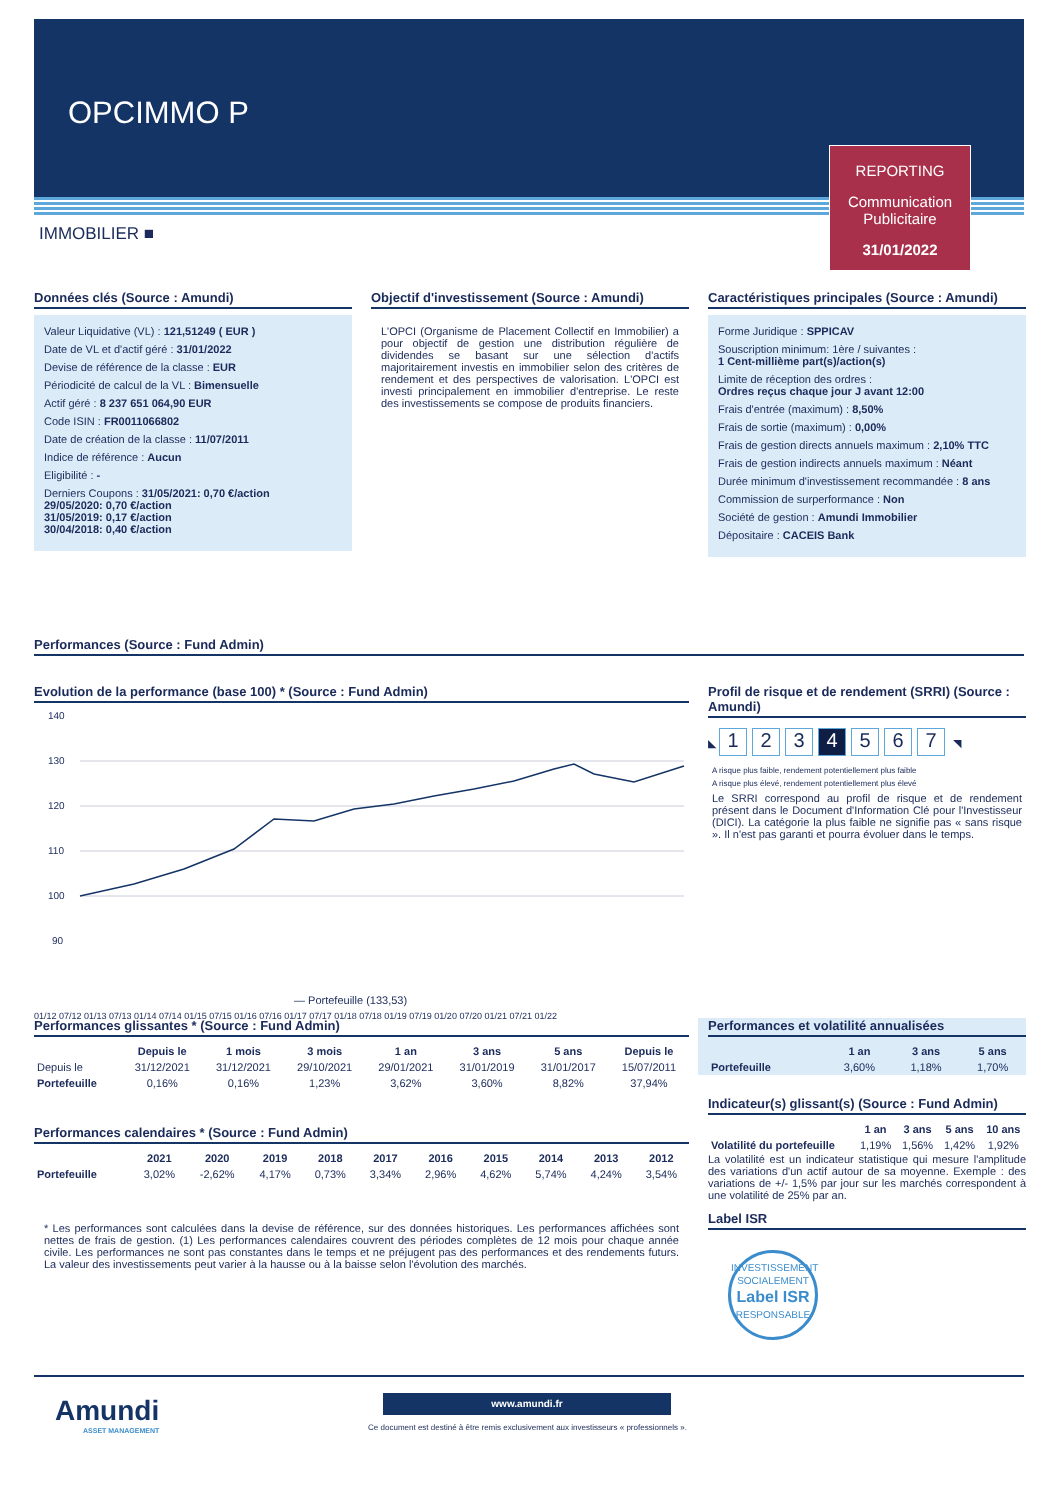OPCIMMO P
REPORTING
Communication Publicitaire
31/01/2022
IMMOBILIER ■
Données clés (Source : Amundi)
Valeur Liquidative (VL) : 121,51249 ( EUR )
Date de VL et d'actif géré : 31/01/2022
Devise de référence de la classe : EUR
Périodicité de calcul de la VL : Bimensuelle
Actif géré : 8 237 651 064,90 EUR
Code ISIN : FR0011066802
Date de création de la classe : 11/07/2011
Indice de référence : Aucun
Eligibilité : -
Derniers Coupons : 31/05/2021: 0,70 €/action
29/05/2020: 0,70 €/action
31/05/2019: 0,17 €/action
30/04/2018: 0,40 €/action
Objectif d'investissement (Source : Amundi)
L'OPCI (Organisme de Placement Collectif en Immobilier) a pour objectif de gestion une distribution régulière de dividendes se basant sur une sélection d'actifs majoritairement investis en immobilier selon des critères de rendement et des perspectives de valorisation. L'OPCI est investi principalement en immobilier d'entreprise. Le reste des investissements se compose de produits financiers.
Caractéristiques principales (Source : Amundi)
Forme Juridique : SPPICAV
Souscription minimum: 1ère / suivantes :
1 Cent-millième part(s)/action(s)
Limite de réception des ordres :
Ordres reçus chaque jour J avant 12:00
Frais d'entrée (maximum) : 8,50%
Frais de sortie (maximum) : 0,00%
Frais de gestion directs annuels maximum : 2,10% TTC
Frais de gestion indirects annuels maximum : Néant
Durée minimum d'investissement recommandée : 8 ans
Commission de surperformance : Non
Société de gestion : Amundi Immobilier
Dépositaire : CACEIS Bank
Performances (Source : Fund Admin)
Evolution de la performance (base 100) * (Source : Fund Admin)
140
130
120
110
100
90
— Portefeuille (133,53)
01/12 07/12 01/13 07/13 01/14 07/14 01/15 07/15 01/16 07/16 01/17 07/17 01/18 07/18 01/19 07/19 01/20 07/20 01/21 07/21 01/22
Profil de risque et de rendement (SRRI) (Source : Amundi)
◣ 1234567 ◥
A risque plus faible, rendement potentiellement plus faible
A risque plus élevé, rendement potentiellement plus élevé
Le SRRI correspond au profil de risque et de rendement présent dans le Document d'Information Clé pour l'Investisseur (DICI). La catégorie la plus faible ne signifie pas « sans risque ». Il n'est pas garanti et pourra évoluer dans le temps.
Performances glissantes * (Source : Fund Admin)
| | Depuis le | 1 mois | 3 mois | 1 an | 3 ans | 5 ans | Depuis le |
| --- | --- | --- | --- | --- | --- | --- | --- |
| Depuis le | 31/12/2021 | 31/12/2021 | 29/10/2021 | 29/01/2021 | 31/01/2019 | 31/01/2017 | 15/07/2011 |
| Portefeuille | 0,16% | 0,16% | 1,23% | 3,62% | 3,60% | 8,82% | 37,94% |
Performances calendaires * (Source : Fund Admin)
| | 2021 | 2020 | 2019 | 2018 | 2017 | 2016 | 2015 | 2014 | 2013 | 2012 |
| --- | --- | --- | --- | --- | --- | --- | --- | --- | --- | --- |
| Portefeuille | 3,02% | -2,62% | 4,17% | 0,73% | 3,34% | 2,96% | 4,62% | 5,74% | 4,24% | 3,54% |
* Les performances sont calculées dans la devise de référence, sur des données historiques. Les performances affichées sont nettes de frais de gestion. (1) Les performances calendaires couvrent des périodes complètes de 12 mois pour chaque année civile. Les performances ne sont pas constantes dans le temps et ne préjugent pas des performances et des rendements futurs. La valeur des investissements peut varier à la hausse ou à la baisse selon l'évolution des marchés.
Performances et volatilité annualisées
| | 1 an | 3 ans | 5 ans |
| --- | --- | --- | --- |
| Portefeuille | 3,60% | 1,18% | 1,70% |
Indicateur(s) glissant(s) (Source : Fund Admin)
| | 1 an | 3 ans | 5 ans | 10 ans |
| --- | --- | --- | --- | --- |
| Volatilité du portefeuille | 1,19% | 1,56% | 1,42% | 1,92% |
La volatilité est un indicateur statistique qui mesure l'amplitude des variations d'un actif autour de sa moyenne. Exemple : des variations de +/- 1,5% par jour sur les marchés correspondent à une volatilité de 25% par an.
Label ISR
INVESTISSEMENT SOCIALEMENT
Label ISR
RESPONSABLE
Amundi
ASSET MANAGEMENT
www.amundi.fr
Ce document est destiné à être remis exclusivement aux investisseurs « professionnels ».